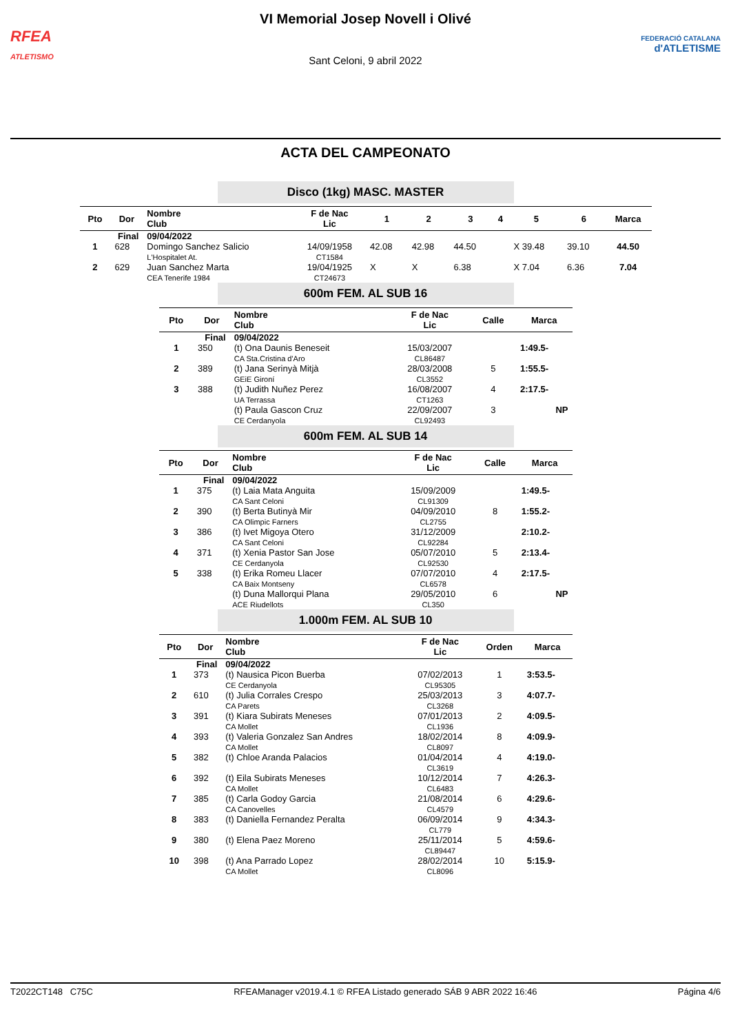RFEA
ATLETISMO
VI Memorial Josep Novell i Olivé
Sant Celoni, 9 abril 2022
FEDERACIÓ CATALANA
d'ATLETISME
ACTA DEL CAMPEONATO
Disco (1kg) MASC. MASTER
| Pto | Dor | Nombre Club | F de Nac Lic | 1 | 2 | 3 | 4 | 5 | 6 | Marca |
| --- | --- | --- | --- | --- | --- | --- | --- | --- | --- | --- |
| Final | | 09/04/2022 | | | | | | | | |
| 1 | 628 | Domingo Sanchez Salicio L'Hospitalet At. | 14/09/1958 CT1584 | 42.08 | 42.98 | 44.50 | | X 39.48 | 39.10 | 44.50 |
| 2 | 629 | Juan Sanchez Marta CEA Tenerife 1984 | 19/04/1925 CT24673 | X | X | 6.38 | | X 7.04 | 6.36 | 7.04 |
600m FEM. AL SUB 16
| Pto | Dor | Nombre Club | F de Nac Lic | Calle | Marca |
| --- | --- | --- | --- | --- | --- |
| Final | | 09/04/2022 | | | |
| 1 | 350 | (t) Ona Daunis Beneseit CA Sta.Cristina d'Aro | 15/03/2007 CL86487 | | 1:49.5- |
| 2 | 389 | (t) Jana Serinyà Mitjà GEiE Gironí | 28/03/2008 CL3552 | 5 | 1:55.5- |
| 3 | 388 | (t) Judith Nuñez Perez UA Terrassa | 16/08/2007 CT1263 | 4 | 2:17.5- |
| | | (t) Paula Gascon Cruz CE Cerdanyola | 22/09/2007 CL92493 | 3 | NP |
600m FEM. AL SUB 14
| Pto | Dor | Nombre Club | F de Nac Lic | Calle | Marca |
| --- | --- | --- | --- | --- | --- |
| Final | | 09/04/2022 | | | |
| 1 | 375 | (t) Laia Mata Anguita CA Sant Celoni | 15/09/2009 CL91309 | | 1:49.5- |
| 2 | 390 | (t) Berta Butinyà Mir CA Olimpic Farners | 04/09/2010 CL2755 | 8 | 1:55.2- |
| 3 | 386 | (t) Ivet Migoya Otero CA Sant Celoni | 31/12/2009 CL92284 | | 2:10.2- |
| 4 | 371 | (t) Xenia Pastor San Jose CE Cerdanyola | 05/07/2010 CL92530 | 5 | 2:13.4- |
| 5 | 338 | (t) Erika Romeu Llacer CA Baix Montseny | 07/07/2010 CL6578 | 4 | 2:17.5- |
| | | (t) Duna Mallorqui Plana ACE Riudellots | 29/05/2010 CL350 | 6 | NP |
1.000m FEM. AL SUB 10
| Pto | Dor | Nombre Club | F de Nac Lic | Orden | Marca |
| --- | --- | --- | --- | --- | --- |
| Final | | 09/04/2022 | | | |
| 1 | 373 | (t) Nausica Picon Buerba CE Cerdanyola | 07/02/2013 CL95305 | 1 | 3:53.5- |
| 2 | 610 | (t) Julia Corrales Crespo CA Parets | 25/03/2013 CL3268 | 3 | 4:07.7- |
| 3 | 391 | (t) Kiara Subirats Meneses CA Mollet | 07/01/2013 CL1936 | 2 | 4:09.5- |
| 4 | 393 | (t) Valeria Gonzalez San Andres CA Mollet | 18/02/2014 CL8097 | 8 | 4:09.9- |
| 5 | 382 | (t) Chloe Aranda Palacios | 01/04/2014 CL3619 | 4 | 4:19.0- |
| 6 | 392 | (t) Eila Subirats Meneses CA Mollet | 10/12/2014 CL6483 | 7 | 4:26.3- |
| 7 | 385 | (t) Carla Godoy Garcia CA Canovelles | 21/08/2014 CL4579 | 6 | 4:29.6- |
| 8 | 383 | (t) Daniella Fernandez Peralta | 06/09/2014 CL779 | 9 | 4:34.3- |
| 9 | 380 | (t) Elena Paez Moreno | 25/11/2014 CL89447 | 5 | 4:59.6- |
| 10 | 398 | (t) Ana Parrado Lopez CA Mollet | 28/02/2014 CL8096 | 10 | 5:15.9- |
T2022CT148 C75C RFEAManager v2019.4.1 © RFEA Listado generado SÁB 9 ABR 2022 16:46 Página 4/6